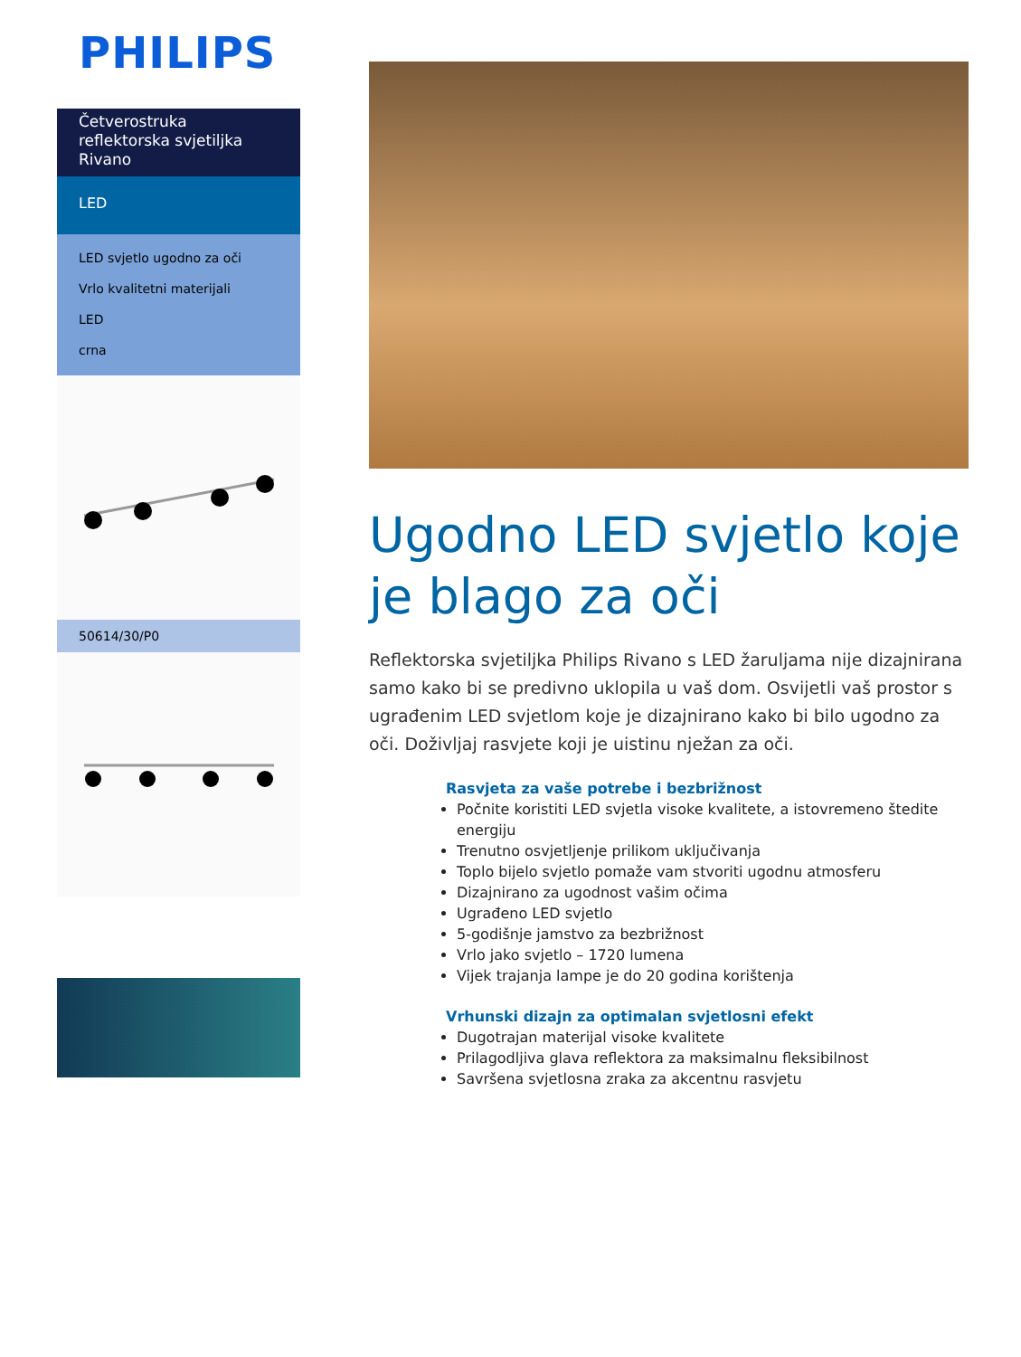PHILIPS
Četverostruka reflektorska svjetiljka Rivano
LED
LED svjetlo ugodno za oči
Vrlo kvalitetni materijali
LED
crna
50614/30/P0
Ugodno LED svjetlo koje je blago za oči
Reflektorska svjetiljka Philips Rivano s LED žaruljama nije dizajnirana samo kako bi se predivno uklopila u vaš dom. Osvijetli vaš prostor s ugrađenim LED svjetlom koje je dizajnirano kako bi bilo ugodno za oči. Doživljaj rasvjete koji je uistinu nježan za oči.
Rasvjeta za vaše potrebe i bezbrižnost
Počnite koristiti LED svjetla visoke kvalitete, a istovremeno štedite energiju
Trenutno osvjetljenje prilikom uključivanja
Toplo bijelo svjetlo pomaže vam stvoriti ugodnu atmosferu
Dizajnirano za ugodnost vašim očima
Ugrađeno LED svjetlo
5-godišnje jamstvo za bezbrižnost
Vrlo jako svjetlo – 1720 lumena
Vijek trajanja lampe je do 20 godina korištenja
Vrhunski dizajn za optimalan svjetlosni efekt
Dugotrajan materijal visoke kvalitete
Prilagodljiva glava reflektora za maksimalnu fleksibilnost
Savršena svjetlosna zraka za akcentnu rasvjetu